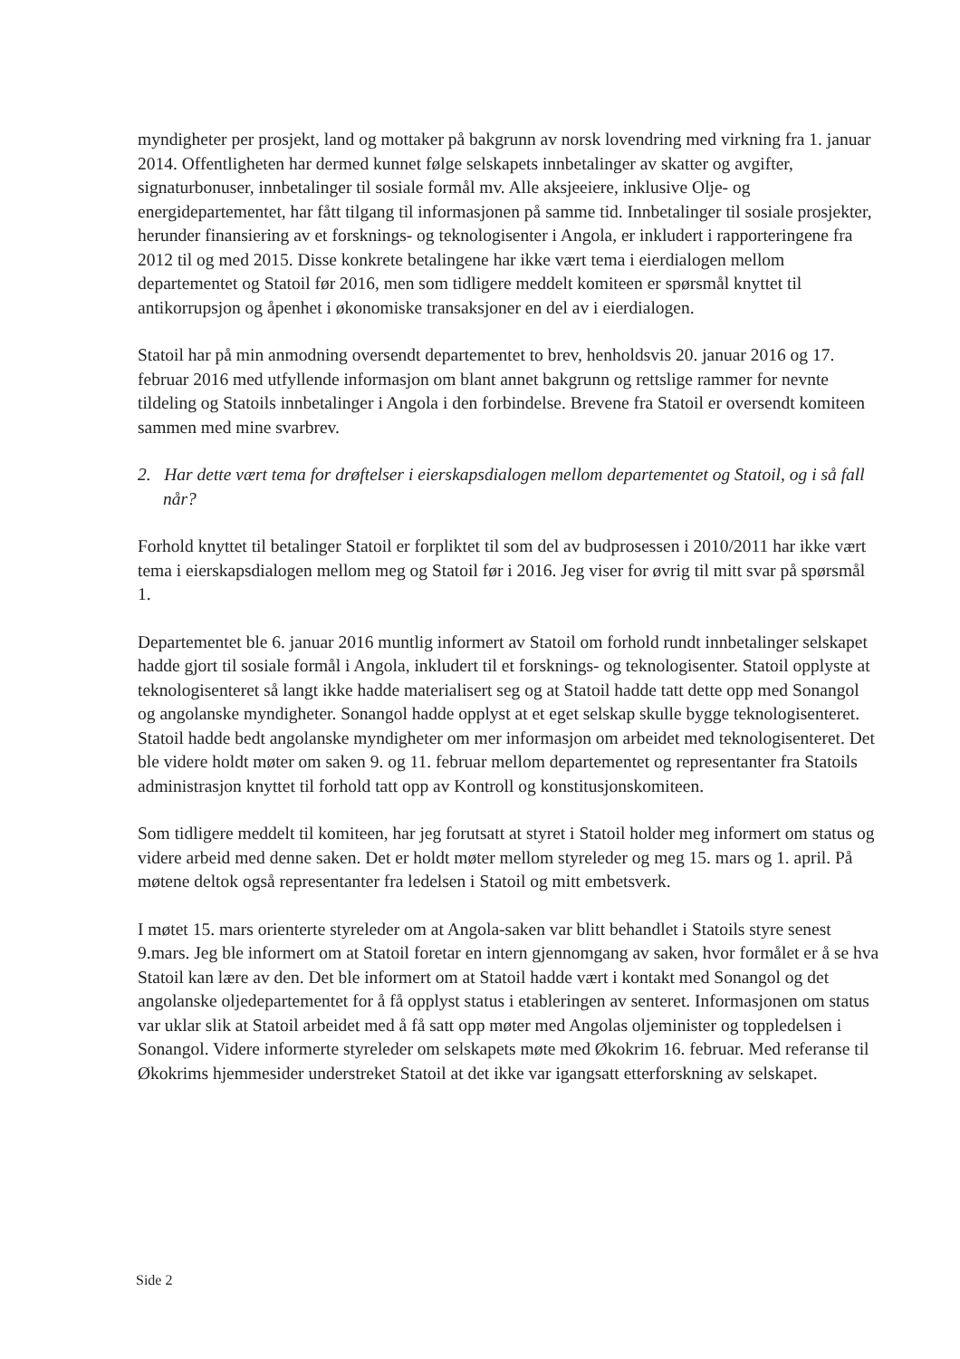myndigheter per prosjekt, land og mottaker på bakgrunn av norsk lovendring med virkning fra 1. januar 2014. Offentligheten har dermed kunnet følge selskapets innbetalinger av skatter og avgifter, signaturbonuser, innbetalinger til sosiale formål mv. Alle aksjeeiere, inklusive Olje- og energidepartementet, har fått tilgang til informasjonen på samme tid. Innbetalinger til sosiale prosjekter, herunder finansiering av et forsknings- og teknologisenter i Angola, er inkludert i rapporteringene fra 2012 til og med 2015. Disse konkrete betalingene har ikke vært tema i eierdialogen mellom departementet og Statoil før 2016, men som tidligere meddelt komiteen er spørsmål knyttet til antikorrupsjon og åpenhet i økonomiske transaksjoner en del av i eierdialogen.
Statoil har på min anmodning oversendt departementet to brev, henholdsvis 20. januar 2016 og 17. februar 2016 med utfyllende informasjon om blant annet bakgrunn og rettslige rammer for nevnte tildeling og Statoils innbetalinger i Angola i den forbindelse. Brevene fra Statoil er oversendt komiteen sammen med mine svarbrev.
2. Har dette vært tema for drøftelser i eierskapsdialogen mellom departementet og Statoil, og i så fall når?
Forhold knyttet til betalinger Statoil er forpliktet til som del av budprosessen i 2010/2011 har ikke vært tema i eierskapsdialogen mellom meg og Statoil før i 2016. Jeg viser for øvrig til mitt svar på spørsmål 1.
Departementet ble 6. januar 2016 muntlig informert av Statoil om forhold rundt innbetalinger selskapet hadde gjort til sosiale formål i Angola, inkludert til et forsknings- og teknologisenter. Statoil opplyste at teknologisenteret så langt ikke hadde materialisert seg og at Statoil hadde tatt dette opp med Sonangol og angolanske myndigheter. Sonangol hadde opplyst at et eget selskap skulle bygge teknologisenteret. Statoil hadde bedt angolanske myndigheter om mer informasjon om arbeidet med teknologisenteret. Det ble videre holdt møter om saken 9. og 11. februar mellom departementet og representanter fra Statoils administrasjon knyttet til forhold tatt opp av Kontroll og konstitusjonskomiteen.
Som tidligere meddelt til komiteen, har jeg forutsatt at styret i Statoil holder meg informert om status og videre arbeid med denne saken. Det er holdt møter mellom styreleder og meg 15. mars og 1. april. På møtene deltok også representanter fra ledelsen i Statoil og mitt embetsverk.
I møtet 15. mars orienterte styreleder om at Angola-saken var blitt behandlet i Statoils styre senest 9.mars. Jeg ble informert om at Statoil foretar en intern gjennomgang av saken, hvor formålet er å se hva Statoil kan lære av den. Det ble informert om at Statoil hadde vært i kontakt med Sonangol og det angolanske oljedepartementet for å få opplyst status i etableringen av senteret. Informasjonen om status var uklar slik at Statoil arbeidet med å få satt opp møter med Angolas oljeminister og toppledelsen i Sonangol. Videre informerte styreleder om selskapets møte med Økokrim 16. februar. Med referanse til Økokrims hjemmesider understreket Statoil at det ikke var igangsatt etterforskning av selskapet.
Side 2